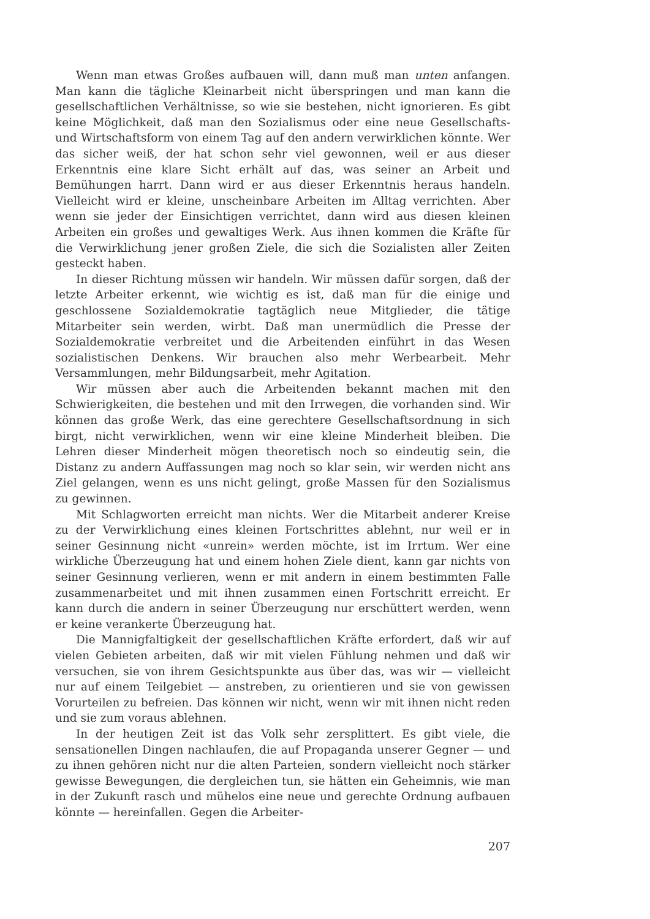Wenn man etwas Großes aufbauen will, dann muß man unten anfangen. Man kann die tägliche Kleinarbeit nicht überspringen und man kann die gesellschaftlichen Verhältnisse, so wie sie bestehen, nicht ignorieren. Es gibt keine Möglichkeit, daß man den Sozialismus oder eine neue Gesellschafts- und Wirtschaftsform von einem Tag auf den andern verwirklichen könnte. Wer das sicher weiß, der hat schon sehr viel gewonnen, weil er aus dieser Erkenntnis eine klare Sicht erhält auf das, was seiner an Arbeit und Bemühungen harrt. Dann wird er aus dieser Erkenntnis heraus handeln. Vielleicht wird er kleine, unscheinbare Arbeiten im Alltag verrichten. Aber wenn sie jeder der Einsichtigen verrichtet, dann wird aus diesen kleinen Arbeiten ein großes und gewaltiges Werk. Aus ihnen kommen die Kräfte für die Verwirklichung jener großen Ziele, die sich die Sozialisten aller Zeiten gesteckt haben.
In dieser Richtung müssen wir handeln. Wir müssen dafür sorgen, daß der letzte Arbeiter erkennt, wie wichtig es ist, daß man für die einige und geschlossene Sozialdemokratie tagtäglich neue Mitglieder, die tätige Mitarbeiter sein werden, wirbt. Daß man unermüdlich die Presse der Sozialdemokratie verbreitet und die Arbeitenden einführt in das Wesen sozialistischen Denkens. Wir brauchen also mehr Werbearbeit. Mehr Versammlungen, mehr Bildungsarbeit, mehr Agitation.
Wir müssen aber auch die Arbeitenden bekannt machen mit den Schwierigkeiten, die bestehen und mit den Irrwegen, die vorhanden sind. Wir können das große Werk, das eine gerechtere Gesellschaftsordnung in sich birgt, nicht verwirklichen, wenn wir eine kleine Minderheit bleiben. Die Lehren dieser Minderheit mögen theoretisch noch so eindeutig sein, die Distanz zu andern Auffassungen mag noch so klar sein, wir werden nicht ans Ziel gelangen, wenn es uns nicht gelingt, große Massen für den Sozialismus zu gewinnen.
Mit Schlagworten erreicht man nichts. Wer die Mitarbeit anderer Kreise zu der Verwirklichung eines kleinen Fortschrittes ablehnt, nur weil er in seiner Gesinnung nicht «unrein» werden möchte, ist im Irrtum. Wer eine wirkliche Überzeugung hat und einem hohen Ziele dient, kann gar nichts von seiner Gesinnung verlieren, wenn er mit andern in einem bestimmten Falle zusammenarbeitet und mit ihnen zusammen einen Fortschritt erreicht. Er kann durch die andern in seiner Überzeugung nur erschüttert werden, wenn er keine verankerte Überzeugung hat.
Die Mannigfaltigkeit der gesellschaftlichen Kräfte erfordert, daß wir auf vielen Gebieten arbeiten, daß wir mit vielen Fühlung nehmen und daß wir versuchen, sie von ihrem Gesichtspunkte aus über das, was wir — vielleicht nur auf einem Teilgebiet — anstreben, zu orientieren und sie von gewissen Vorurteilen zu befreien. Das können wir nicht, wenn wir mit ihnen nicht reden und sie zum voraus ablehnen.
In der heutigen Zeit ist das Volk sehr zersplittert. Es gibt viele, die sensationellen Dingen nachlaufen, die auf Propaganda unserer Gegner — und zu ihnen gehören nicht nur die alten Parteien, sondern vielleicht noch stärker gewisse Bewegungen, die dergleichen tun, sie hätten ein Geheimnis, wie man in der Zukunft rasch und mühelos eine neue und gerechte Ordnung aufbauen könnte — hereinfallen. Gegen die Arbeiter-
207